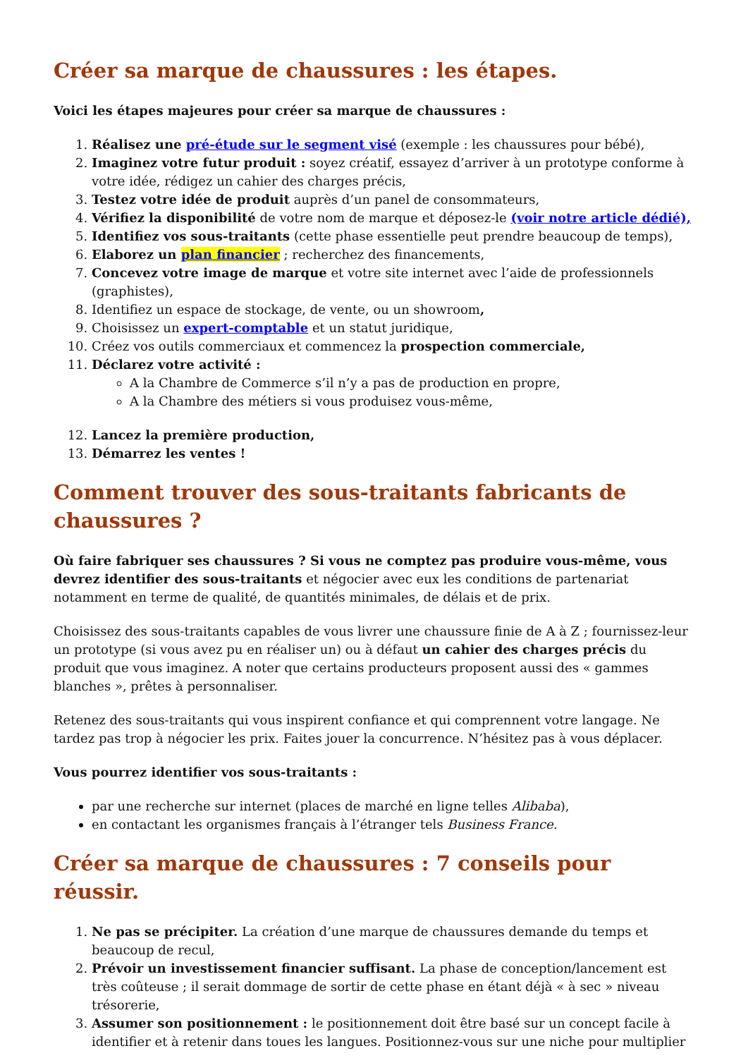Créer sa marque de chaussures : les étapes.
Voici les étapes majeures pour créer sa marque de chaussures :
1. Réalisez une pré-étude sur le segment visé (exemple : les chaussures pour bébé),
2. Imaginez votre futur produit : soyez créatif, essayez d’arriver à un prototype conforme à votre idée, rédigez un cahier des charges précis,
3. Testez votre idée de produit auprès d’un panel de consommateurs,
4. Vérifiez la disponibilité de votre nom de marque et déposez-le (voir notre article dédié),
5. Identifiez vos sous-traitants (cette phase essentielle peut prendre beaucoup de temps),
6. Elaborez un plan financier ; recherchez des financements,
7. Concevez votre image de marque et votre site internet avec l’aide de professionnels (graphistes),
8. Identifiez un espace de stockage, de vente, ou un showroom,
9. Choisissez un expert-comptable et un statut juridique,
10. Créez vos outils commerciaux et commencez la prospection commerciale,
11. Déclarez votre activité :
A la Chambre de Commerce s’il n’y a pas de production en propre,
A la Chambre des métiers si vous produisez vous-même,
12. Lancez la première production,
13. Démarrez les ventes !
Comment trouver des sous-traitants fabricants de chaussures ?
Où faire fabriquer ses chaussures ? Si vous ne comptez pas produire vous-même, vous devrez identifier des sous-traitants et négocier avec eux les conditions de partenariat notamment en terme de qualité, de quantités minimales, de délais et de prix.
Choisissez des sous-traitants capables de vous livrer une chaussure finie de A à Z ; fournissez-leur un prototype (si vous avez pu en réaliser un) ou à défaut un cahier des charges précis du produit que vous imaginez. A noter que certains producteurs proposent aussi des « gammes blanches », prêtes à personnaliser.
Retenez des sous-traitants qui vous inspirent confiance et qui comprennent votre langage. Ne tardez pas trop à négocier les prix. Faites jouer la concurrence. N’hésitez pas à vous déplacer.
Vous pourrez identifier vos sous-traitants :
par une recherche sur internet (places de marché en ligne telles Alibaba),
en contactant les organismes français à l’étranger tels Business France.
Créer sa marque de chaussures : 7 conseils pour réussir.
1. Ne pas se précipiter. La création d’une marque de chaussures demande du temps et beaucoup de recul,
2. Prévoir un investissement financier suffisant. La phase de conception/lancement est très coûteuse ; il serait dommage de sortir de cette phase en étant déjà « à sec » niveau trésorerie,
3. Assumer son positionnement : le positionnement doit être basé sur un concept facile à identifier et à retenir dans toues les langues. Positionnez-vous sur une niche pour multiplier